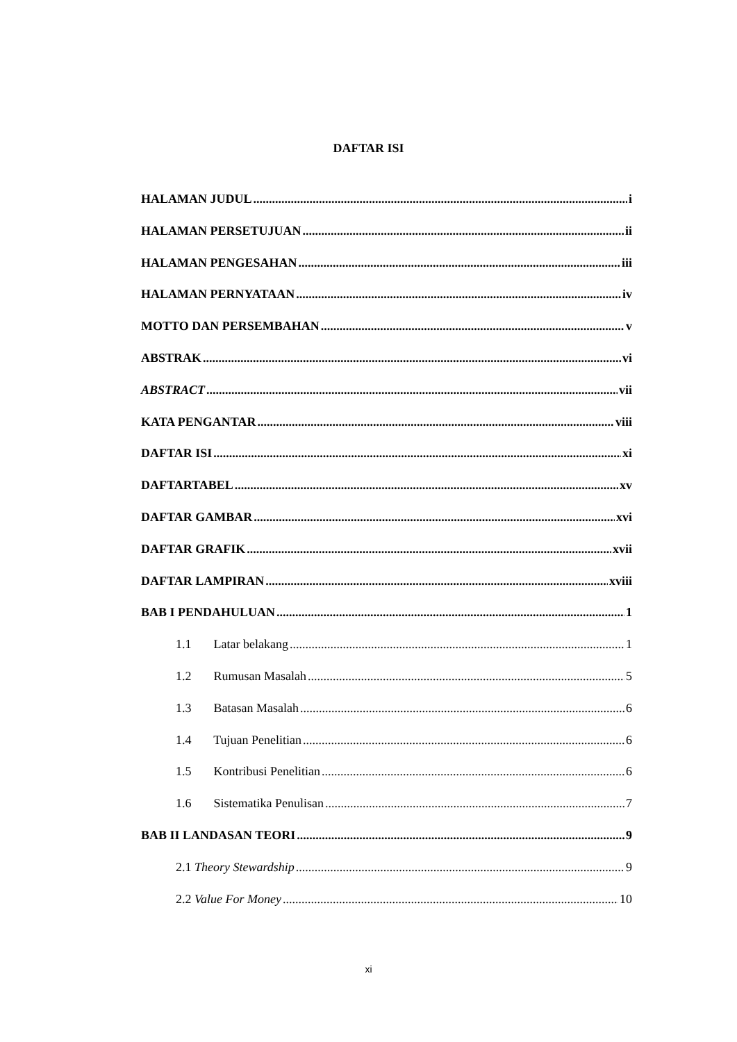DAFTAR ISI
HALAMAN JUDUL i
HALAMAN PERSETUJUAN ii
HALAMAN PENGESAHAN iii
HALAMAN PERNYATAAN iv
MOTTO DAN PERSEMBAHAN v
ABSTRAK vi
ABSTRACT vii
KATA PENGANTAR viii
DAFTAR ISI xi
DAFTARTABEL xv
DAFTAR GAMBAR xvi
DAFTAR GRAFIK xvii
DAFTAR LAMPIRAN xviii
BAB I PENDAHULUAN 1
1.1 Latar belakang 1
1.2 Rumusan Masalah 5
1.3 Batasan Masalah 6
1.4 Tujuan Penelitian 6
1.5 Kontribusi Penelitian 6
1.6 Sistematika Penulisan 7
BAB II LANDASAN TEORI 9
2.1 Theory Stewardship 9
2.2 Value For Money 10
xi